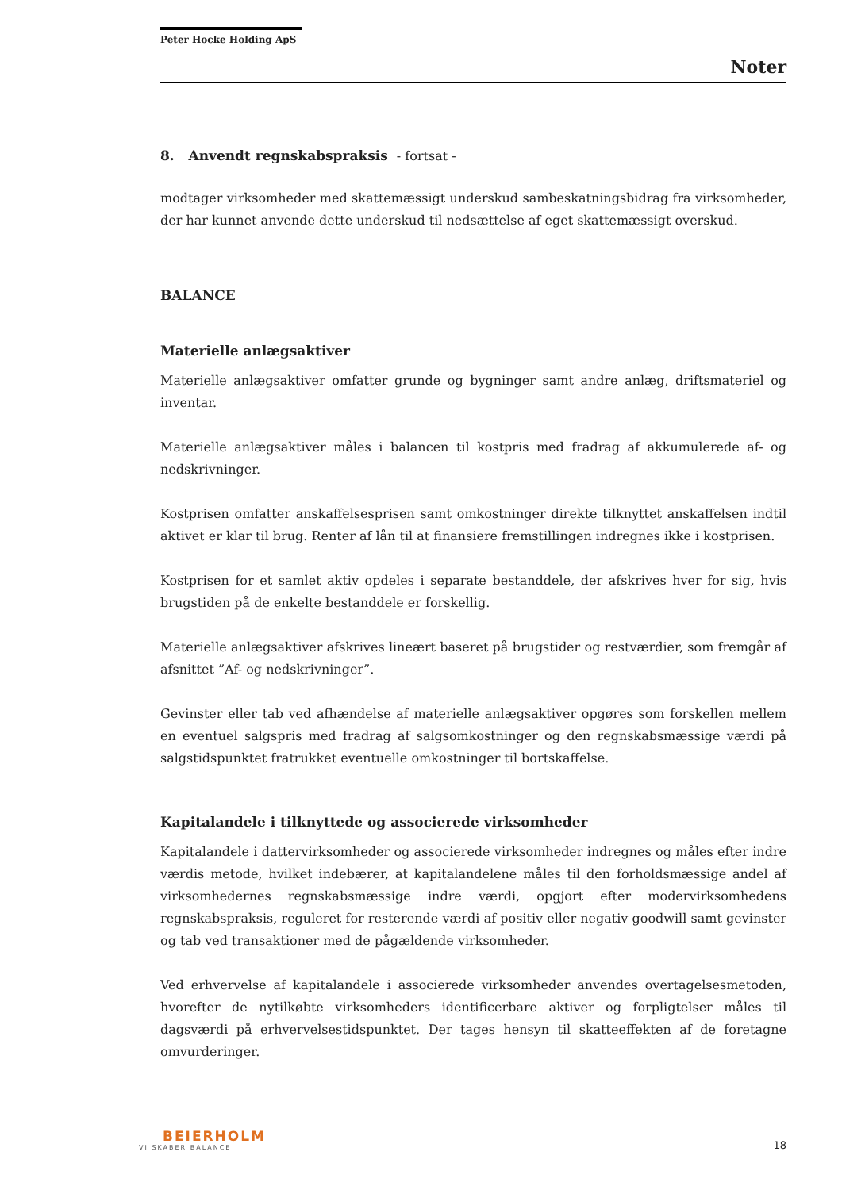Peter Hocke Holding ApS
Noter
8. Anvendt regnskabspraksis - fortsat -
modtager virksomheder med skattemæssigt underskud sambeskatningsbidrag fra virksomheder, der har kunnet anvende dette underskud til nedsættelse af eget skattemæssigt overskud.
BALANCE
Materielle anlægsaktiver
Materielle anlægsaktiver omfatter grunde og bygninger samt andre anlæg, driftsmateriel og inventar.
Materielle anlægsaktiver måles i balancen til kostpris med fradrag af akkumulerede af- og nedskrivninger.
Kostprisen omfatter anskaffelsesprisen samt omkostninger direkte tilknyttet anskaffelsen indtil aktivet er klar til brug. Renter af lån til at finansiere fremstillingen indregnes ikke i kostprisen.
Kostprisen for et samlet aktiv opdeles i separate bestanddele, der afskrives hver for sig, hvis brugstiden på de enkelte bestanddele er forskellig.
Materielle anlægsaktiver afskrives lineært baseret på brugstider og restværdier, som fremgår af afsnittet ”Af- og nedskrivninger”.
Gevinster eller tab ved afhændelse af materielle anlægsaktiver opgøres som forskellen mellem en eventuel salgspris med fradrag af salgsomkostninger og den regnskabsmæssige værdi på salgstidspunktet fratrukket eventuelle omkostninger til bortskaffelse.
Kapitalandele i tilknyttede og associerede virksomheder
Kapitalandele i dattervirksomheder og associerede virksomheder indregnes og måles efter indre værdis metode, hvilket indebærer, at kapitalandelene måles til den forholdsmæssige andel af virksomhedernes regnskabsmæssige indre værdi, opgjort efter modervirksomhedens regnskabspraksis, reguleret for resterende værdi af positiv eller negativ goodwill samt gevinster og tab ved transaktioner med de pågældende virksomheder.
Ved erhvervelse af kapitalandele i associerede virksomheder anvendes overtagelsesmetoden, hvorefter de nytilkøbte virksomheders identificerbare aktiver og forpligtelser måles til dagsværdi på erhvervelsestidspunktet. Der tages hensyn til skatteeffekten af de foretagne omvurderinger.
BEIERHOLM
VI SKABER BALANCE
18